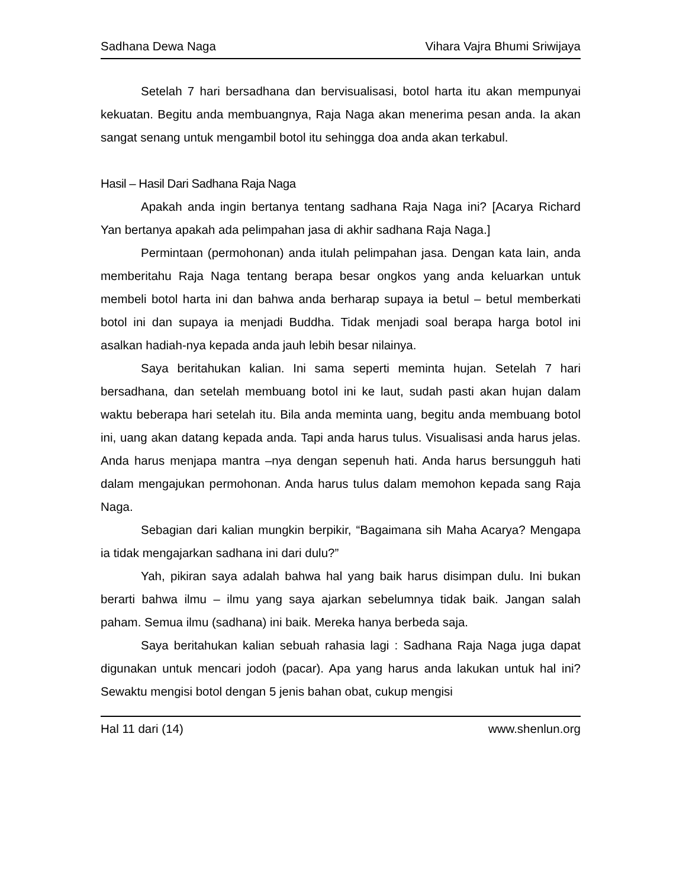Sadhana Dewa Naga Vihara Vajra Bhumi Sriwijaya
Setelah 7 hari bersadhana dan bervisualisasi, botol harta itu akan mempunyai kekuatan. Begitu anda membuangnya, Raja Naga akan menerima pesan anda. Ia akan sangat senang untuk mengambil botol itu sehingga doa anda akan terkabul.
Hasil – Hasil Dari Sadhana Raja Naga
Apakah anda ingin bertanya tentang sadhana Raja Naga ini? [Acarya Richard Yan bertanya apakah ada pelimpahan jasa di akhir sadhana Raja Naga.]
Permintaan (permohonan) anda itulah pelimpahan jasa. Dengan kata lain, anda memberitahu Raja Naga tentang berapa besar ongkos yang anda keluarkan untuk membeli botol harta ini dan bahwa anda berharap supaya ia betul – betul memberkati botol ini dan supaya ia menjadi Buddha. Tidak menjadi soal berapa harga botol ini asalkan hadiah-nya kepada anda jauh lebih besar nilainya.
Saya beritahukan kalian. Ini sama seperti meminta hujan. Setelah 7 hari bersadhana, dan setelah membuang botol ini ke laut, sudah pasti akan hujan dalam waktu beberapa hari setelah itu. Bila anda meminta uang, begitu anda membuang botol ini, uang akan datang kepada anda. Tapi anda harus tulus. Visualisasi anda harus jelas. Anda harus menjapa mantra –nya dengan sepenuh hati. Anda harus bersungguh hati dalam mengajukan permohonan. Anda harus tulus dalam memohon kepada sang Raja Naga.
Sebagian dari kalian mungkin berpikir, “Bagaimana sih Maha Acarya? Mengapa ia tidak mengajarkan sadhana ini dari dulu?”
Yah, pikiran saya adalah bahwa hal yang baik harus disimpan dulu. Ini bukan berarti bahwa ilmu – ilmu yang saya ajarkan sebelumnya tidak baik. Jangan salah paham. Semua ilmu (sadhana) ini baik. Mereka hanya berbeda saja.
Saya beritahukan kalian sebuah rahasia lagi : Sadhana Raja Naga juga dapat digunakan untuk mencari jodoh (pacar). Apa yang harus anda lakukan untuk hal ini? Sewaktu mengisi botol dengan 5 jenis bahan obat, cukup mengisi
Hal 11 dari (14) www.shenlun.org